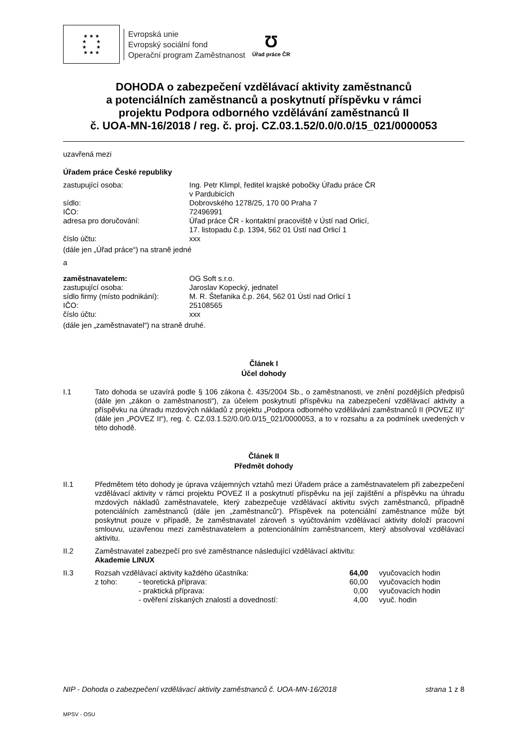★ ★ ★
★ ★
★ ★
★ ★ ★
Evropská unie
Evropský sociální fond
Operační program Zaměstnanost
Ʊ
Úřad práce ČR
DOHODA o zabezpečení vzdělávací aktivity zaměstnanců
a potenciálních zaměstnanců a poskytnutí příspěvku v rámci
projektu Podpora odborného vzdělávání zaměstnanců II
č. UOA-MN-16/2018 / reg. č. proj. CZ.03.1.52/0.0/0.0/15_021/0000053
uzavřená mezi
Úřadem práce České republiky
zastupující osoba: Ing. Petr Klimpl, ředitel krajské pobočky Úřadu práce ČR
v Pardubicích
sídlo: Dobrovského 1278/25, 170 00 Praha 7
IČO: 72496991
adresa pro doručování: Úřad práce ČR - kontaktní pracoviště v Ústí nad Orlicí,
17. listopadu č.p. 1394, 562 01 Ústí nad Orlicí 1
číslo účtu: xxx
(dále jen „Úřad práce“) na straně jedné
a
zaměstnavatelem: OG Soft s.r.o.
zastupující osoba: Jaroslav Kopecký, jednatel
sídlo firmy (místo podnikání):
M. R. Štefanika č.p. 264, 562 01 Ústí nad Orlicí 1
IČO: 25108565
číslo účtu: xxx
(dále jen „zaměstnavatel“) na straně druhé.
Článek I
Účel dohody
I.1 Tato dohoda se uzavírá podle § 106 zákona č. 435/2004 Sb., o zaměstnanosti, ve znění pozdějších předpisů (dále jen „zákon o zaměstnanosti“), za účelem poskytnutí příspěvku na zabezpečení vzdělávací aktivity a příspěvku na úhradu mzdových nákladů z projektu „Podpora odborného vzdělávání zaměstnanců II (POVEZ II)“ (dále jen „POVEZ II“), reg. č. CZ.03.1.52/0.0/0.0/15_021/0000053, a to v rozsahu a za podmínek uvedených v této dohodě.
Článek II
Předmět dohody
II.1 Předmětem této dohody je úprava vzájemných vztahů mezi Úřadem práce a zaměstnavatelem při zabezpečení vzdělávací aktivity v rámci projektu POVEZ II a poskytnutí příspěvku na její zajištění a příspěvku na úhradu mzdových nákladů zaměstnavatele, který zabezpečuje vzdělávací aktivitu svých zaměstnanců, případně potenciálních zaměstnanců (dále jen „zaměstnanců“). Příspěvek na potenciální zaměstnance může být poskytnut pouze v případě, že zaměstnavatel zároveň s vyúčtováním vzdělávací aktivity doloží pracovní smlouvu, uzavřenou mezi zaměstnavatelem a potencionálním zaměstnancem, který absolvoval vzdělávací aktivitu.
II.2 Zaměstnavatel zabezpečí pro své zaměstnance následující vzdělávací aktivitu:
Akademie LINUX
II.3
| Rozsah vzdělávací aktivity každého účastníka: | | 64,00 | vyučovacích hodin |
| z toho: | - teoretická příprava: | 60,00 | vyučovacích hodin |
| | - praktická příprava: | 0,00 | vyučovacích hodin |
| | - ověření získaných znalostí a dovedností: | 4,00 | vyuč. hodin |
NIP - Dohoda o zabezpečení vzdělávací aktivity zaměstnanců č. UOA-MN-16/2018 strana 1 z 8
MPSV - OSU